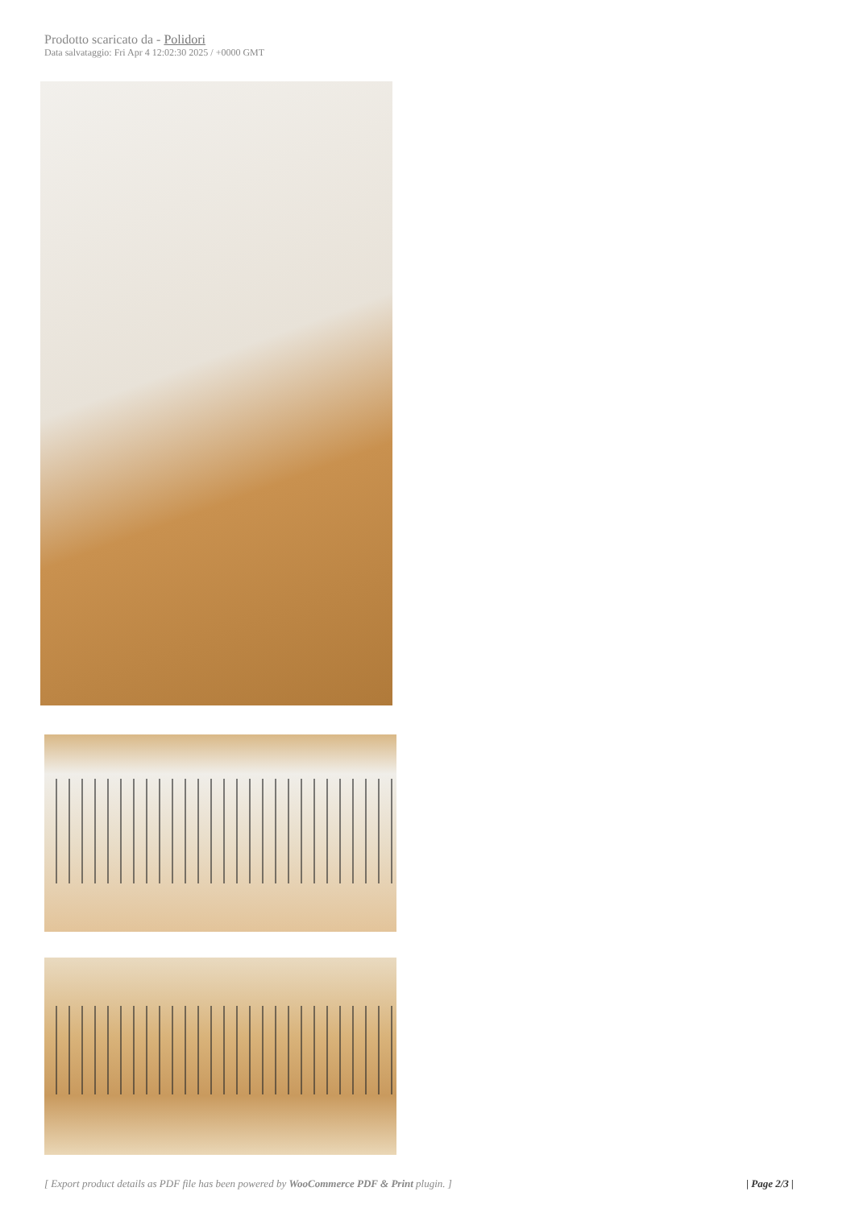Prodotto scaricato da - Polidori
Data salvataggio: Fri Apr 4 12:02:30 2025 / +0000 GMT
[ Export product details as PDF file has been powered by WooCommerce PDF & Print plugin. ] | Page 2/3 |